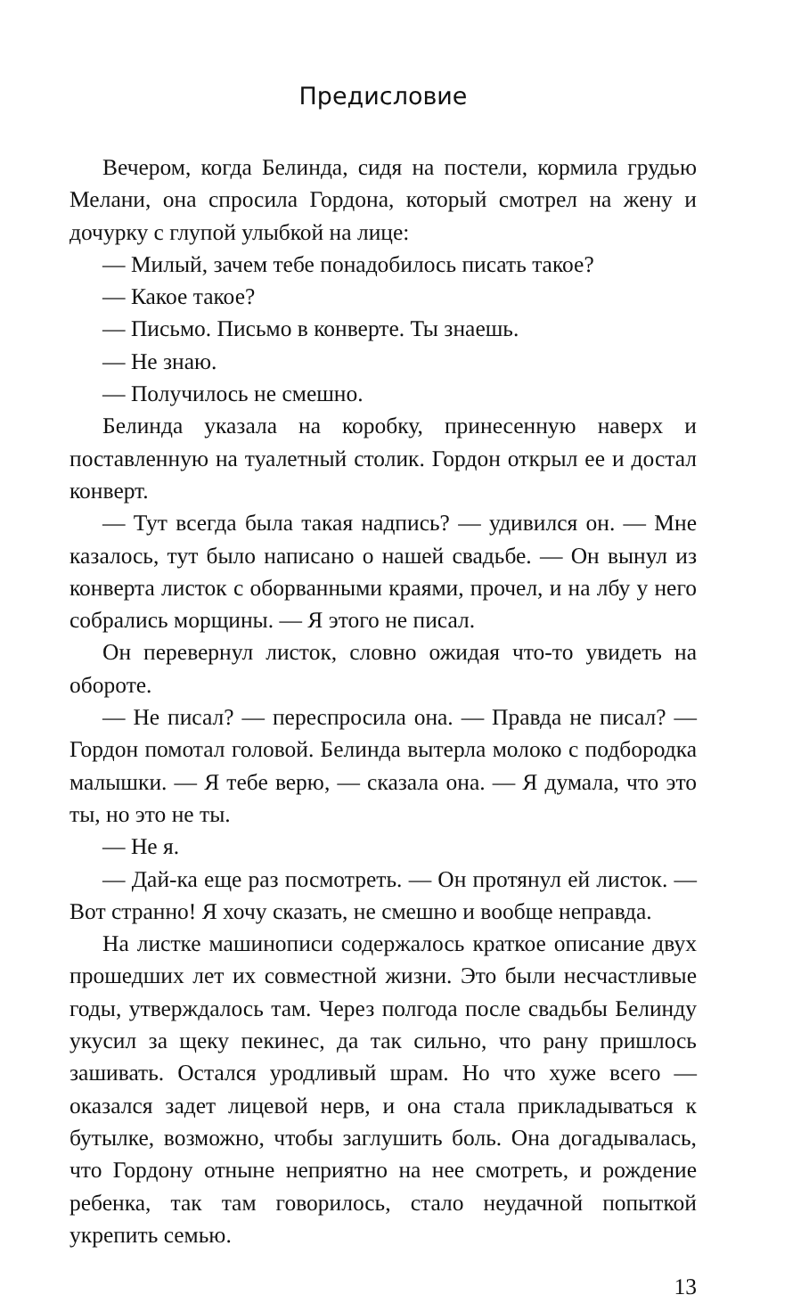Предисловие
Вечером, когда Белинда, сидя на постели, кормила грудью Мелани, она спросила Гордона, который смотрел на жену и дочурку с глупой улыбкой на лице:
— Милый, зачем тебе понадобилось писать такое?
— Какое такое?
— Письмо. Письмо в конверте. Ты знаешь.
— Не знаю.
— Получилось не смешно.
Белинда указала на коробку, принесенную наверх и поставленную на туалетный столик. Гордон открыл ее и достал конверт.
— Тут всегда была такая надпись? — удивился он. — Мне казалось, тут было написано о нашей свадьбе. — Он вынул из конверта листок с оборванными краями, прочел, и на лбу у него собрались морщины. — Я этого не писал.
Он перевернул листок, словно ожидая что-то увидеть на обороте.
— Не писал? — переспросила она. — Правда не писал? — Гордон помотал головой. Белинда вытерла молоко с подбородка малышки. — Я тебе верю, — сказала она. — Я думала, что это ты, но это не ты.
— Не я.
— Дай-ка еще раз посмотреть. — Он протянул ей листок. — Вот странно! Я хочу сказать, не смешно и вообще неправда.
На листке машинописи содержалось краткое описание двух прошедших лет их совместной жизни. Это были несчастливые годы, утверждалось там. Через полгода после свадьбы Белинду укусил за щеку пекинес, да так сильно, что рану пришлось зашивать. Остался уродливый шрам. Но что хуже всего — оказался задет лицевой нерв, и она стала прикладываться к бутылке, возможно, чтобы заглушить боль. Она догадывалась, что Гордону отныне неприятно на нее смотреть, и рождение ребенка, так там говорилось, стало неудачной попыткой укрепить семью.
13